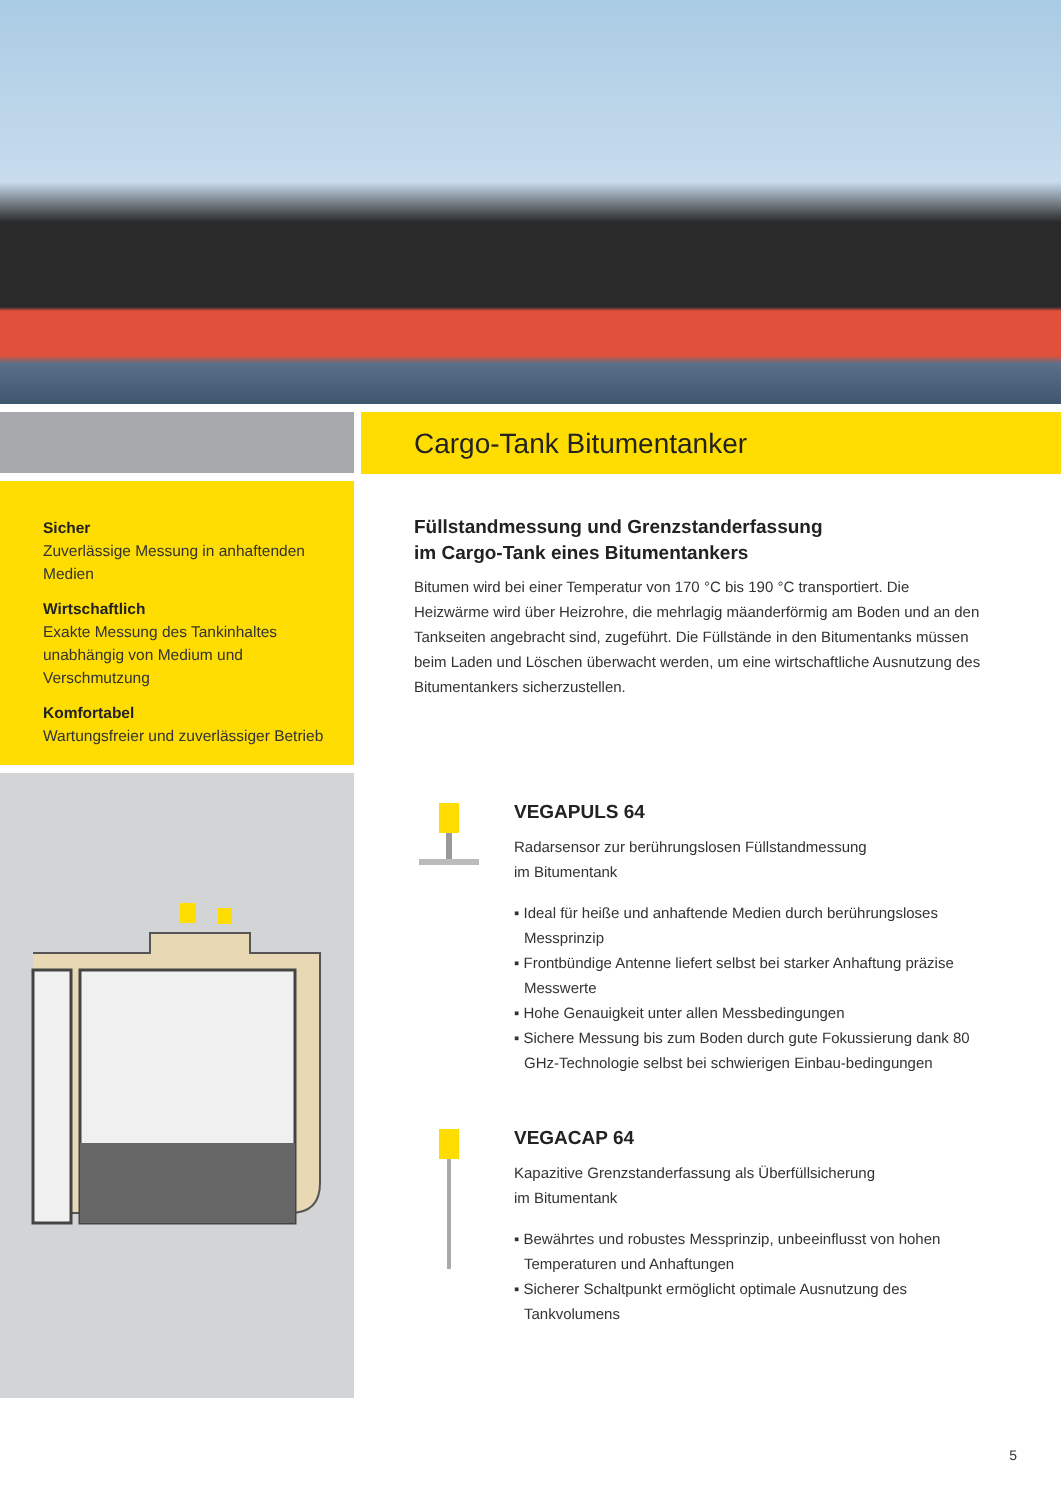Sicher
Zuverlässige Messung in anhaftenden Medien
Wirtschaftlich
Exakte Messung des Tankinhaltes unabhängig von Medium und Verschmutzung
Komfortabel
Wartungsfreier und zuverlässiger Betrieb
Cargo-Tank Bitumentanker
Füllstandmessung und Grenzstanderfassung
im Cargo-Tank eines Bitumentankers
Bitumen wird bei einer Temperatur von 170 °C bis 190 °C transportiert. Die Heizwärme wird über Heizrohre, die mehrlagig mäanderförmig am Boden und an den Tankseiten angebracht sind, zugeführt. Die Füllstände in den Bitumentanks müssen beim Laden und Löschen überwacht werden, um eine wirtschaftliche Ausnutzung des Bitumentankers sicherzustellen.
VEGAPULS 64
Radarsensor zur berührungslosen Füllstandmessung
im Bitumentank
▪ Ideal für heiße und anhaftende Medien durch berührungsloses Messprinzip
▪ Frontbündige Antenne liefert selbst bei starker Anhaftung präzise Messwerte
▪ Hohe Genauigkeit unter allen Messbedingungen
▪ Sichere Messung bis zum Boden durch gute Fokussierung dank 80 GHz-Technologie selbst bei schwierigen Einbau-bedingungen
VEGACAP 64
Kapazitive Grenzstanderfassung als Überfüllsicherung
im Bitumentank
▪ Bewährtes und robustes Messprinzip, unbeeinflusst von hohen Temperaturen und Anhaftungen
▪ Sicherer Schaltpunkt ermöglicht optimale Ausnutzung des Tankvolumens
5